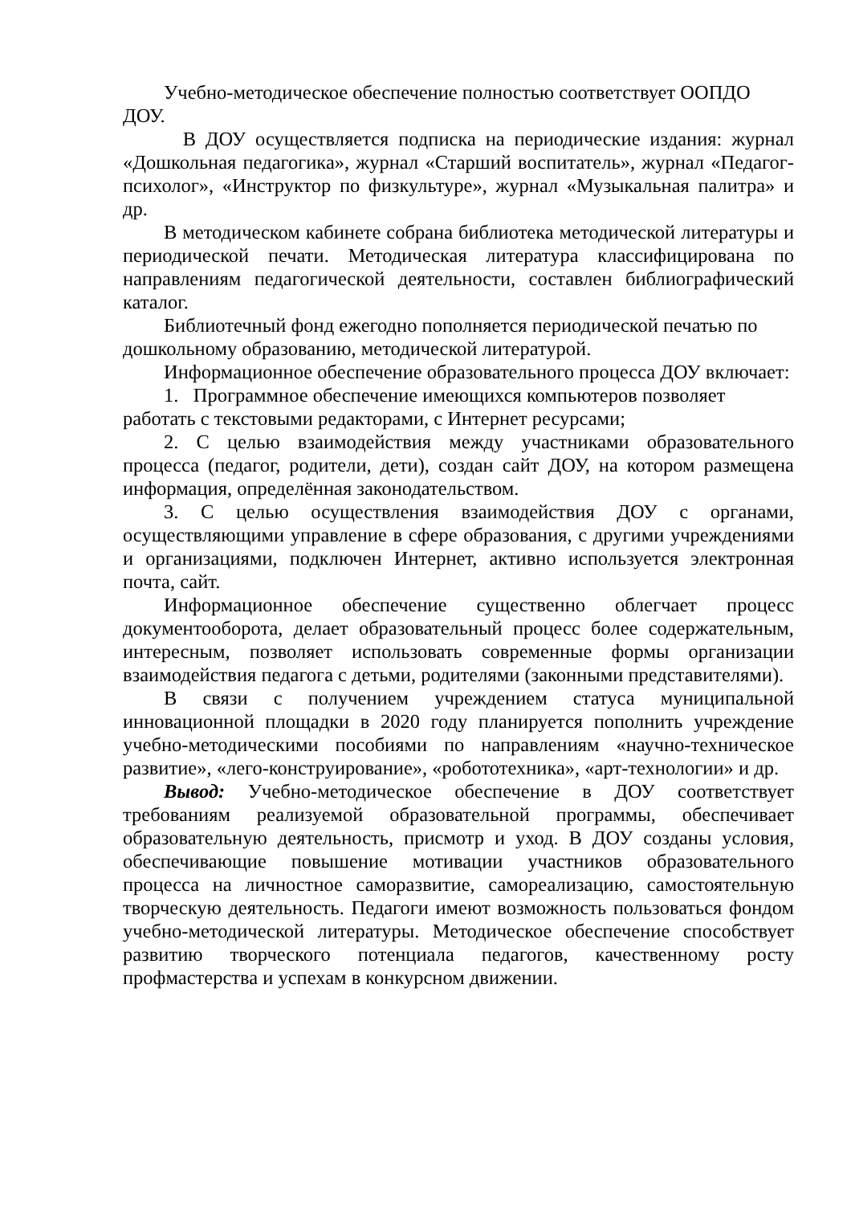Учебно-методическое обеспечение полностью соответствует ООПДО ДОУ.
В ДОУ осуществляется подписка на периодические издания: журнал «Дошкольная педагогика», журнал «Старший воспитатель», журнал «Педагог-психолог», «Инструктор по физкультуре», журнал «Музыкальная палитра» и др.
В методическом кабинете собрана библиотека методической литературы и периодической печати. Методическая литература классифицирована по направлениям педагогической деятельности, составлен библиографический каталог.
Библиотечный фонд ежегодно пополняется периодической печатью по дошкольному образованию, методической литературой.
Информационное обеспечение образовательного процесса ДОУ включает:
1. Программное обеспечение имеющихся компьютеров позволяет работать с текстовыми редакторами, с Интернет ресурсами;
2. С целью взаимодействия между участниками образовательного процесса (педагог, родители, дети), создан сайт ДОУ, на котором размещена информация, определённая законодательством.
3. С целью осуществления взаимодействия ДОУ с органами, осуществляющими управление в сфере образования, с другими учреждениями и организациями, подключен Интернет, активно используется электронная почта, сайт.
Информационное обеспечение существенно облегчает процесс документооборота, делает образовательный процесс более содержательным, интересным, позволяет использовать современные формы организации взаимодействия педагога с детьми, родителями (законными представителями).
В связи с получением учреждением статуса муниципальной инновационной площадки в 2020 году планируется пополнить учреждение учебно-методическими пособиями по направлениям «научно-техническое развитие», «лего-конструирование», «робототехника», «арт-технологии» и др.
Вывод: Учебно-методическое обеспечение в ДОУ соответствует требованиям реализуемой образовательной программы, обеспечивает образовательную деятельность, присмотр и уход. В ДОУ созданы условия, обеспечивающие повышение мотивации участников образовательного процесса на личностное саморазвитие, самореализацию, самостоятельную творческую деятельность. Педагоги имеют возможность пользоваться фондом учебно-методической литературы. Методическое обеспечение способствует развитию творческого потенциала педагогов, качественному росту профмастерства и успехам в конкурсном движении.